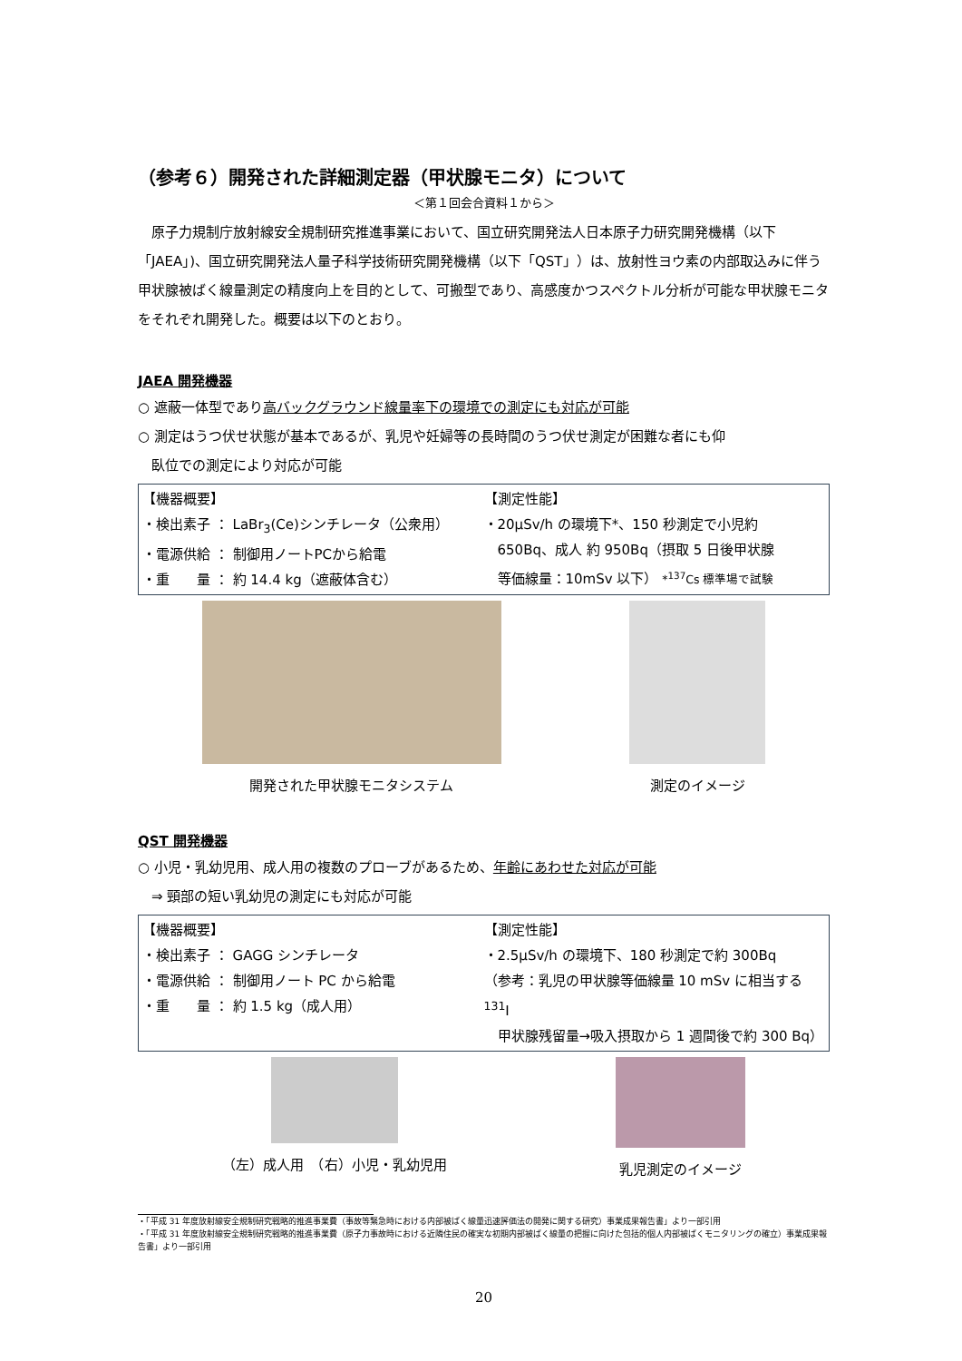（参考６）開発された詳細測定器（甲状腺モニタ）について
＜第１回会合資料１から＞
　原子力規制庁放射線安全規制研究推進事業において、国立研究開発法人日本原子力研究開発機構（以下「JAEA」)、国立研究開発法人量子科学技術研究開発機構（以下「QST」）は、放射性ヨウ素の内部取込みに伴う甲状腺被ばく線量測定の精度向上を目的として、可搬型であり、高感度かつスペクトル分析が可能な甲状腺モニタをそれぞれ開発した。概要は以下のとおり。
JAEA 開発機器
○ 遮蔽一体型であり高バックグラウンド線量率下の環境での測定にも対応が可能
○ 測定はうつ伏せ状態が基本であるが、乳児や妊婦等の長時間のうつ伏せ測定が困難な者にも仰
　臥位での測定により対応が可能
【機器概要】
・検出素子 ： LaBr<sub>3</sub>(Ce)シンチレータ（公衆用）
・電源供給 ： 制御用ノートPCから給電
・重　　量 ： 約 14.4 kg（遮蔽体含む）
【測定性能】
・20μSv/h の環境下*、150 秒測定で小児約
　650Bq、成人 約 950Bq（摂取 5 日後甲状腺
　等価線量：10mSv 以下） *<sup>137</sup>Cs 標準場で試験
開発された甲状腺モニタシステム 測定のイメージ
QST 開発機器
○ 小児・乳幼児用、成人用の複数のプローブがあるため、年齢にあわせた対応が可能
　⇒ 頸部の短い乳幼児の測定にも対応が可能
【機器概要】
・検出素子 ： GAGG シンチレータ
・電源供給 ： 制御用ノート PC から給電
・重　　量 ： 約 1.5 kg（成人用）
【測定性能】
・2.5μSv/h の環境下、180 秒測定で約 300Bq
（参考：乳児の甲状腺等価線量 10 mSv に相当する <sup>131</sup>I
　甲状腺残留量→吸入摂取から 1 週間後で約 300 Bq）
（左）成人用　（右）小児・乳幼児用 乳児測定のイメージ
・「平成 31 年度放射線安全規制研究戦略的推進事業費（事故等緊急時における内部被ばく線量迅速評価法の開発に関する研究）事業成果報告書」より一部引用
・「平成 31 年度放射線安全規制研究戦略的推進事業費（原子力事故時における近隣住民の確実な初期内部被ばく線量の把握に向けた包括的個人内部被ばくモニタリングの確立）事業成果報告書」より一部引用
20